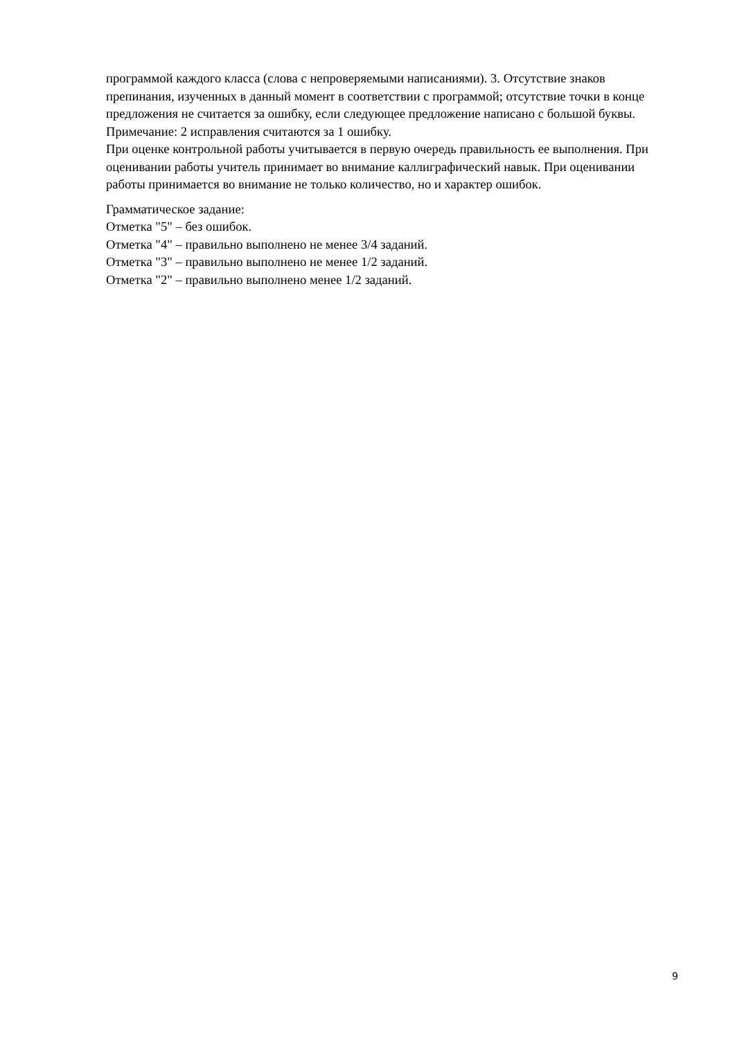программой каждого класса (слова с непроверяемыми написаниями). 3. Отсутствие знаков препинания, изученных в данный момент в соответствии с программой; отсутствие точки в конце предложения не считается за ошибку, если следующее предложение написано с большой буквы. Примечание: 2 исправления считаются за 1 ошибку.
При оценке контрольной работы учитывается в первую очередь правильность ее выполнения. При оценивании работы учитель принимает во внимание каллиграфический навык. При оценивании работы принимается во внимание не только количество, но и характер ошибок.
Грамматическое задание:
Отметка "5" – без ошибок.
Отметка "4" – правильно выполнено не менее 3/4 заданий.
Отметка "3" – правильно выполнено не менее 1/2 заданий.
Отметка "2" – правильно выполнено менее 1/2 заданий.
9